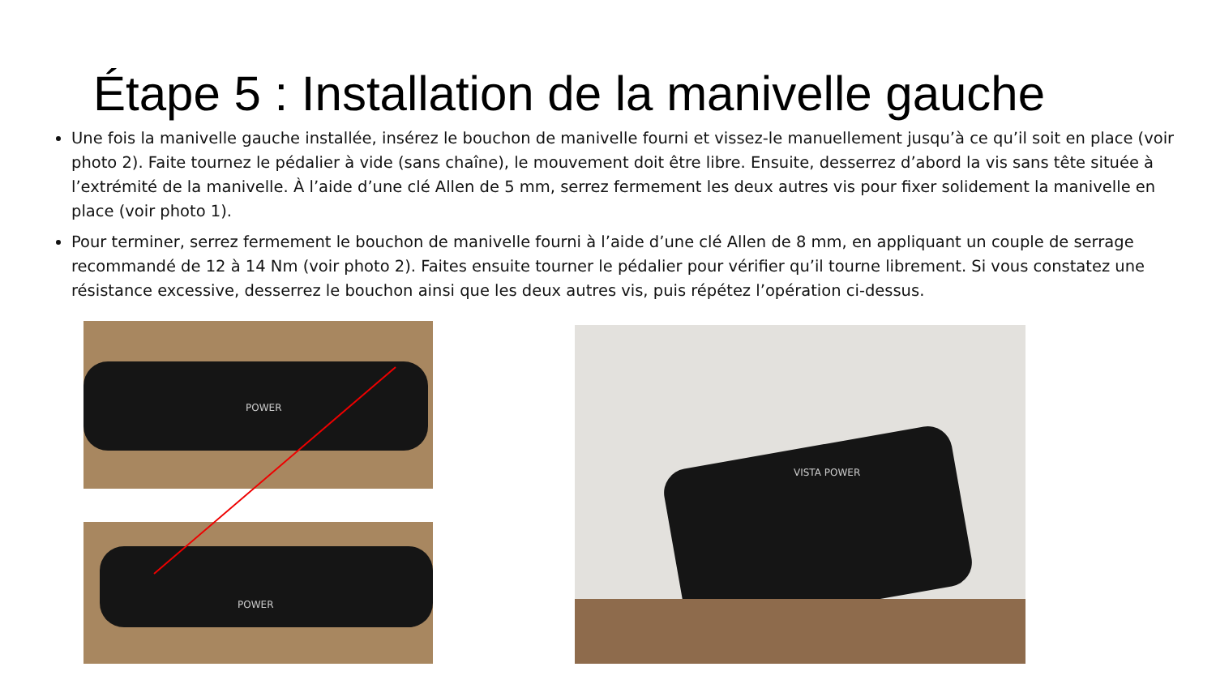Étape 5 : Installation de la manivelle gauche
Une fois la manivelle gauche installée, insérez le bouchon de manivelle fourni et vissez-le manuellement jusqu’à ce qu’il soit en place (voir photo 2). Faite tournez le pédalier à vide (sans chaîne), le mouvement doit être libre. Ensuite, desserrez d’abord la vis sans tête située à l’extrémité de la manivelle. À l’aide d’une clé Allen de 5 mm, serrez fermement les deux autres vis pour fixer solidement la manivelle en place (voir photo 1).
Pour terminer, serrez fermement le bouchon de manivelle fourni à l’aide d’une clé Allen de 8 mm, en appliquant un couple de serrage recommandé de 12 à 14 Nm (voir photo 2). Faites ensuite tourner le pédalier pour vérifier qu’il tourne librement. Si vous constatez une résistance excessive, desserrez le bouchon ainsi que les deux autres vis, puis répétez l’opération ci-dessus.
POWER
POWER
VISTA POWER